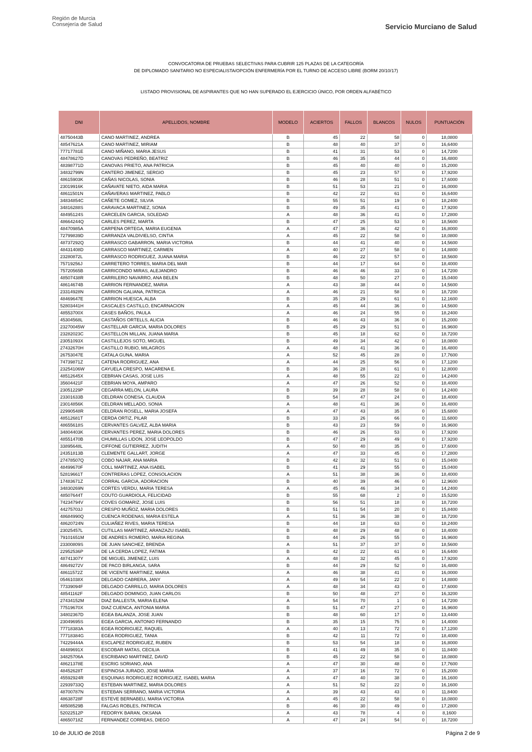Región de Murcia
Consejería de Salud
Servicio Murciano de Salud
CONVOCATORIA DE PRUEBAS SELECTIVAS PARA CUBRIR 125 PLAZAS DE LA CATEGORÍA
DE DIPLOMADO SANITARIO NO ESPECIALISTA/OPCIÓN ENFERMERÍA POR EL TURNO DE ACCESO LIBRE (BORM 20/10/17)
LISTADO PROVISIONAL DE ASPIRANTES QUE NO HAN SUPERADO EL EJERCICIO ÚNICO, POR ORDEN ALFABÉTICO
| DNI | APELLIDOS, NOMBRE | MODELO | ACIERTOS | FALLOS | BLANCOS | NULOS | PUNTUACIÓN |
| --- | --- | --- | --- | --- | --- | --- | --- |
| 48750443B | CANO MARTINEZ, ANDREA | B | 45 | 22 | 58 | 0 | 18,0800 |
| 48547621A | CANO MARTINEZ, MIRIAM | B | 48 | 40 | 37 | 0 | 16,6400 |
| 77717781E | CANO MIÑANO, MARIA JESUS | B | 41 | 31 | 53 | 0 | 14,7200 |
| 48478627D | CANOVAS PEDREÑO, BEATRIZ | B | 46 | 35 | 44 | 0 | 16,4800 |
| 48398771D | CANOVAS PRIETO, ANA PATRICIA | B | 45 | 40 | 40 | 0 | 15,2000 |
| 34832799N | CANTERO JIMENEZ, SERGIO | B | 45 | 23 | 57 | 0 | 17,9200 |
| 48615903K | CAÑAS NICOLAS, SONIA | B | 46 | 28 | 51 | 0 | 17,6000 |
| 23019916K | CAÑAVATE NIETO, AIDA MARIA | B | 51 | 53 | 21 | 0 | 16,0000 |
| 48611501N | CAÑAVERAS MARTINEZ, PABLO | B | 42 | 22 | 61 | 0 | 16,6400 |
| 34834854C | CAÑETE GOMEZ, SILVIA | B | 55 | 51 | 19 | 0 | 18,2400 |
| 34816288S | CARAVACA MARTINEZ, SONIA | B | 49 | 35 | 41 | 0 | 17,9200 |
| 48495124S | CARCELEN GARCIA, SOLEDAD | A | 48 | 36 | 41 | 0 | 17,2800 |
| 48664244Q | CARLES PEREZ, MARTA | B | 47 | 25 | 53 | 0 | 18,5600 |
| 48470985A | CARPENA ORTEGA, MARIA EUGENIA | A | 47 | 36 | 42 | 0 | 16,8000 |
| 72799839D | CARRANZA VALDIVIELSO, CINTIA | A | 45 | 22 | 58 | 0 | 18,0800 |
| 48737292Q | CARRASCO GABARRON, MARIA VICTORIA | B | 44 | 41 | 40 | 0 | 14,5600 |
| 48431408D | CARRASCO MARTINEZ, CARMEN | A | 40 | 27 | 58 | 0 | 14,8800 |
| 23280872L | CARRASCO RODRIGUEZ, JUANA MARIA | B | 46 | 22 | 57 | 0 | 18,5600 |
| 75719256J | CARRETERO TORRES, MARIA DEL MAR | B | 44 | 17 | 64 | 0 | 18,4000 |
| 75720565B | CARRICONDO MIRAS, ALEJANDRO | B | 46 | 46 | 33 | 0 | 14,7200 |
| 48507438R | CARRILERO NAVARRO, ANA BELEN | B | 48 | 50 | 27 | 0 | 15,0400 |
| 48614674B | CARRION FERNANDEZ, MARIA | A | 43 | 38 | 44 | 0 | 14,5600 |
| 23314928N | CARRION GALIANA, PATRICIA | A | 46 | 21 | 58 | 0 | 18,7200 |
| 48469647E | CARRION HUESCA, ALBA | B | 35 | 29 | 61 | 0 | 12,1600 |
| 52803441H | CASCALES CASTILLO, ENCARNACION | A | 45 | 44 | 36 | 0 | 14,5600 |
| 48553700X | CASES BAÑOS, PAULA | A | 46 | 24 | 55 | 0 | 18,2400 |
| 45304568L | CASTAÑOS ORTELLS, ALICIA | B | 46 | 43 | 36 | 0 | 15,2000 |
| 23270045W | CASTELLAR GARCIA, MARIA DOLORES | B | 45 | 29 | 51 | 0 | 16,9600 |
| 23282023C | CASTELLON MILLAN, JUANA MARIA | B | 45 | 18 | 62 | 0 | 18,7200 |
| 23051093X | CASTILLEJOS SOTO, MIGUEL | B | 49 | 34 | 42 | 0 | 18,0800 |
| 27432670H | CASTILLO RUBIO, MILAGROS | A | 48 | 41 | 36 | 0 | 16,4800 |
| 26753047E | CATALA GUNA, MARIA | A | 52 | 45 | 28 | 0 | 17,7600 |
| 74739871Z | CATENA RODRIGUEZ, ANA | A | 44 | 25 | 56 | 0 | 17,1200 |
| 23254106W | CAYUELA CRESPO, MACARENA E. | B | 36 | 28 | 61 | 0 | 12,8000 |
| 48512645X | CEBRIAN CASAS, JOSE LUIS | A | 48 | 55 | 22 | 0 | 14,2400 |
| 35604421F | CEBRIAN MOYA, AMPARO | A | 47 | 26 | 52 | 0 | 18,4000 |
| 23051229P | CEGARRA MELON, LAURA | B | 39 | 28 | 58 | 0 | 14,2400 |
| 23301633B | CELDRAN CONESA, CLAUDIA | B | 54 | 47 | 24 | 0 | 18,4000 |
| 23014856K | CELDRAN MELLADO, SONIA | A | 48 | 41 | 36 | 0 | 16,4800 |
| 22990548R | CELDRAN ROSELL, MARIA JOSEFA | A | 47 | 43 | 35 | 0 | 15,6800 |
| 48512681T | CERDA ORTIZ, PILAR | B | 33 | 26 | 66 | 0 | 11,6800 |
| 48655618S | CERVANTES GALVEZ, ALBA MARIA | B | 43 | 23 | 59 | 0 | 16,9600 |
| 34804403K | CERVANTES PEREZ, MARIA DOLORES | B | 46 | 26 | 53 | 0 | 17,9200 |
| 48551470B | CHUMILLAS LIDON, JOSE LEOPOLDO | B | 47 | 29 | 49 | 0 | 17,9200 |
| 33895648L | CIFFONE GUTIERREZ, JUDITH | A | 50 | 40 | 35 | 0 | 17,6000 |
| 24351813B | CLEMENTE GALLART, JORGE | A | 47 | 33 | 45 | 0 | 17,2800 |
| 27478507Q | COBO NAJAR, ANA MARIA | B | 42 | 32 | 51 | 0 | 15,0400 |
| 48499670F | COLL MARTINEZ, ANA ISABEL | B | 41 | 29 | 55 | 0 | 15,0400 |
| 52819661T | CONTRERAS LOPEZ, CONSOLACION | A | 51 | 38 | 36 | 0 | 18,4000 |
| 17483671Z | CORRAL GARCIA, ADORACION | B | 40 | 39 | 46 | 0 | 12,9600 |
| 34830269N | CORTES VERDU, MARIA TERESA | A | 45 | 46 | 34 | 0 | 14,2400 |
| 48507644T | COUTO GUARDIOLA, FELICIDAD | B | 55 | 68 | 2 | 0 | 15,5200 |
| 74234794V | COVES GOMARIZ, JOSE LUIS | B | 56 | 51 | 18 | 0 | 18,7200 |
| 44275703J | CRESPO MUÑOZ, MARIA DOLORES | B | 51 | 54 | 20 | 0 | 15,8400 |
| 48684990Q | CUENCA RODENAS, MARIA ESTELA | A | 51 | 36 | 38 | 0 | 18,7200 |
| 48620724N | CULIAÑEZ RIVES, MARIA TERESA | B | 44 | 18 | 63 | 0 | 18,2400 |
| 23025457L | CUTILLAS MARTINEZ, ARANZAZU ISABEL | B | 48 | 29 | 48 | 0 | 18,4000 |
| 79101651M | DE ANDRES ROMERO, MARIA REGINA | B | 44 | 26 | 55 | 0 | 16,9600 |
| 23300809S | DE JUAN SANCHEZ, BRENDA | A | 51 | 37 | 37 | 0 | 18,5600 |
| 22952536P | DE LA CERDA LOPEZ, FATIMA | B | 42 | 22 | 61 | 0 | 16,6400 |
| 48741307Y | DE MIGUEL JIMENEZ, LUIS | A | 48 | 32 | 45 | 0 | 17,9200 |
| 48649272V | DE PACO BIRLANGA, SARA | B | 44 | 29 | 52 | 0 | 16,4800 |
| 48611572Z | DE VICENTE MARTINEZ, MARIA | A | 46 | 38 | 41 | 0 | 16,0000 |
| 05461038X | DELGADO CABRERA, JANY | A | 49 | 54 | 22 | 0 | 14,8800 |
| 77339094F | DELGADO CARRILLO, MARIA DOLORES | A | 48 | 34 | 43 | 0 | 17,6000 |
| 48541162F | DELGADO DOMINGO, JUAN CARLOS | B | 50 | 48 | 27 | 0 | 16,3200 |
| 27434152M | DIAZ BALLESTA, MARIA ELENA | A | 54 | 70 | 1 | 0 | 14,7200 |
| 77519670X | DIAZ CUENCA, ANTONIA MARIA | B | 51 | 47 | 27 | 0 | 16,9600 |
| 34802367D | EGEA BALANZA, JOSE JUAN | B | 48 | 60 | 17 | 0 | 13,4400 |
| 23049695S | EGEA GARCIA, ANTONIO FERNANDO | B | 35 | 15 | 75 | 0 | 14,4000 |
| 77718383A | EGEA RODRIGUEZ, RAQUEL | A | 40 | 13 | 72 | 0 | 17,1200 |
| 77718384G | EGEA RODRIGUEZ, TANIA | B | 42 | 11 | 72 | 0 | 18,4000 |
| 74229444A | ESCLAPEZ RODRIGUEZ, RUBEN | B | 53 | 54 | 18 | 0 | 16,8000 |
| 48489691X | ESCOBAR MATAS, CECILIA | B | 41 | 49 | 35 | 0 | 11,8400 |
| 34825706A | ESCRIBANO MARTINEZ, DAVID | B | 45 | 22 | 58 | 0 | 18,0800 |
| 48621378E | ESCRIG SORIANO, ANA | A | 47 | 30 | 48 | 0 | 17,7600 |
| 48452628T | ESPINOSA JURADO, JOSE MARIA | A | 37 | 16 | 72 | 0 | 15,2000 |
| 45592924R | ESQUINAS RODRIGUEZ RODRIGUEZ, ISABEL MARIA | A | 47 | 40 | 38 | 0 | 16,1600 |
| 22939733Q | ESTEBAN MARTINEZ, MARIA DOLORES | A | 51 | 52 | 22 | 0 | 16,1600 |
| 48700787N | ESTEBAN SERRANO, MARIA VICTORIA | A | 39 | 43 | 43 | 0 | 11,8400 |
| 48638728F | ESTEVE BERNABEU, MARIA VICTORIA | A | 45 | 22 | 58 | 0 | 18,0800 |
| 48508529B | FALGAS ROBLES, PATRICIA | B | 46 | 30 | 49 | 0 | 17,2800 |
| 52022512P | FEDORYK BARAN, OKSANA | A | 43 | 78 | 4 | 0 | 8,1600 |
| 48650718Z | FERNANDEZ CORREAS, DIEGO | A | 47 | 24 | 54 | 0 | 18,7200 |
10 de JULIO de 2018 Página 2 de 9